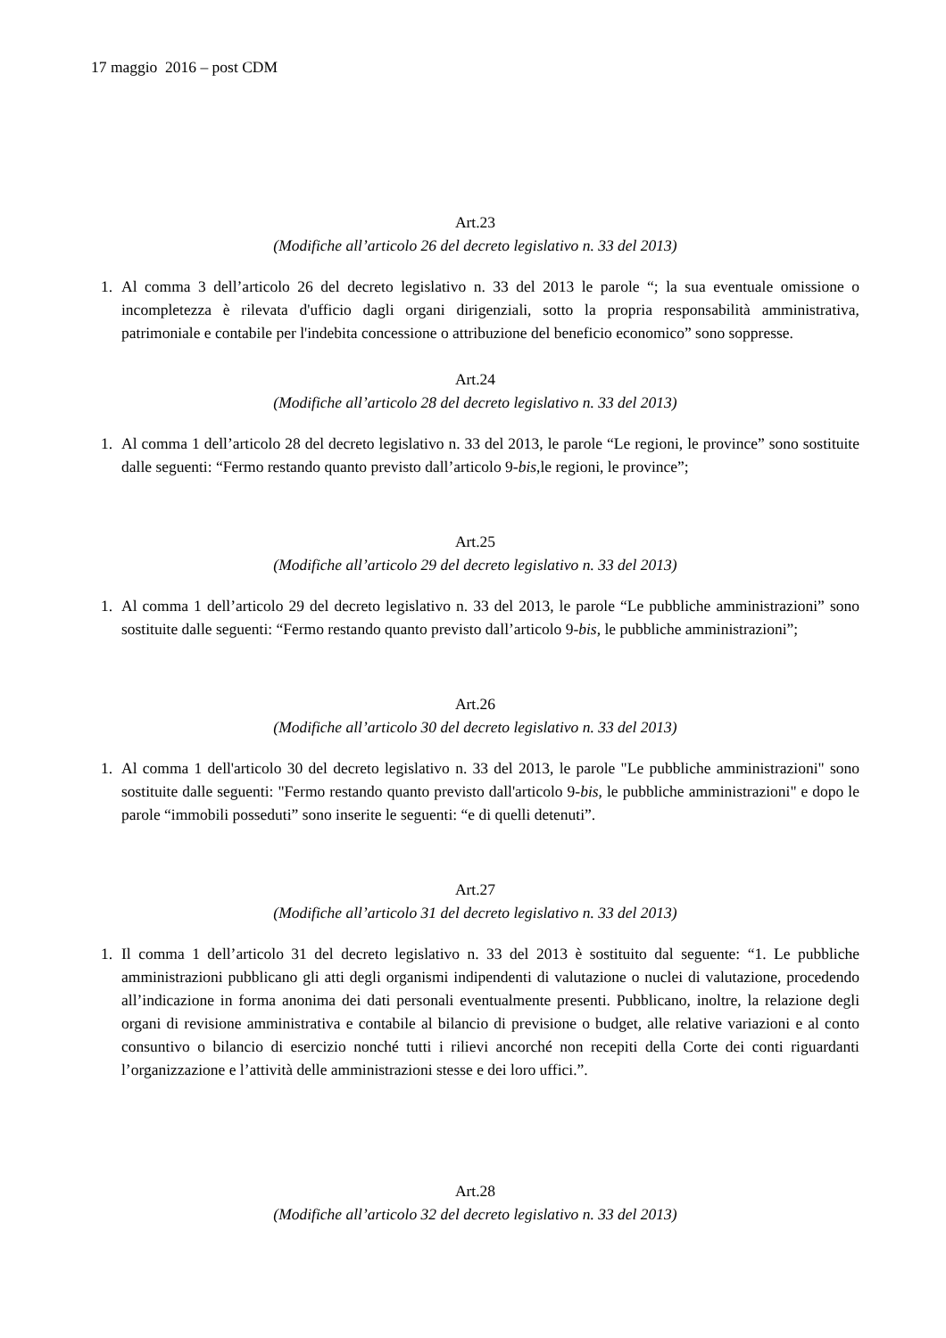17 maggio 2016 – post CDM
Art.23
(Modifiche all’articolo 26 del decreto legislativo n. 33 del 2013)
1. Al comma 3 dell’articolo 26 del decreto legislativo n. 33 del 2013 le parole “; la sua eventuale omissione o incompletezza è rilevata d'ufficio dagli organi dirigenziali, sotto la propria responsabilità amministrativa, patrimoniale e contabile per l'indebita concessione o attribuzione del beneficio economico” sono soppresse.
Art.24
(Modifiche all’articolo 28 del decreto legislativo n. 33 del 2013)
1. Al comma 1 dell’articolo 28 del decreto legislativo n. 33 del 2013, le parole “Le regioni, le province” sono sostituite dalle seguenti: “Fermo restando quanto previsto dall’articolo 9-bis,le regioni, le province”;
Art.25
(Modifiche all’articolo 29 del decreto legislativo n. 33 del 2013)
1. Al comma 1 dell’articolo 29 del decreto legislativo n. 33 del 2013, le parole “Le pubbliche amministrazioni” sono sostituite dalle seguenti: “Fermo restando quanto previsto dall’articolo 9-bis, le pubbliche amministrazioni”;
Art.26
(Modifiche all’articolo 30 del decreto legislativo n. 33 del 2013)
1. Al comma 1 dell'articolo 30 del decreto legislativo n. 33 del 2013, le parole "Le pubbliche amministrazioni" sono sostituite dalle seguenti: "Fermo restando quanto previsto dall'articolo 9-bis, le pubbliche amministrazioni" e dopo le parole “immobili posseduti” sono inserite le seguenti: “e di quelli detenuti”.
Art.27
(Modifiche all’articolo 31 del decreto legislativo n. 33 del 2013)
1. Il comma 1 dell’articolo 31 del decreto legislativo n. 33 del 2013 è sostituito dal seguente: “1. Le pubbliche amministrazioni pubblicano gli atti degli organismi indipendenti di valutazione o nuclei di valutazione, procedendo all’indicazione in forma anonima dei dati personali eventualmente presenti. Pubblicano, inoltre, la relazione degli organi di revisione amministrativa e contabile al bilancio di previsione o budget, alle relative variazioni e al conto consuntivo o bilancio di esercizio nonché tutti i rilievi ancorché non recepiti della Corte dei conti riguardanti l’organizzazione e l’attività delle amministrazioni stesse e dei loro uffici.”.
Art.28
(Modifiche all’articolo 32 del decreto legislativo n. 33 del 2013)